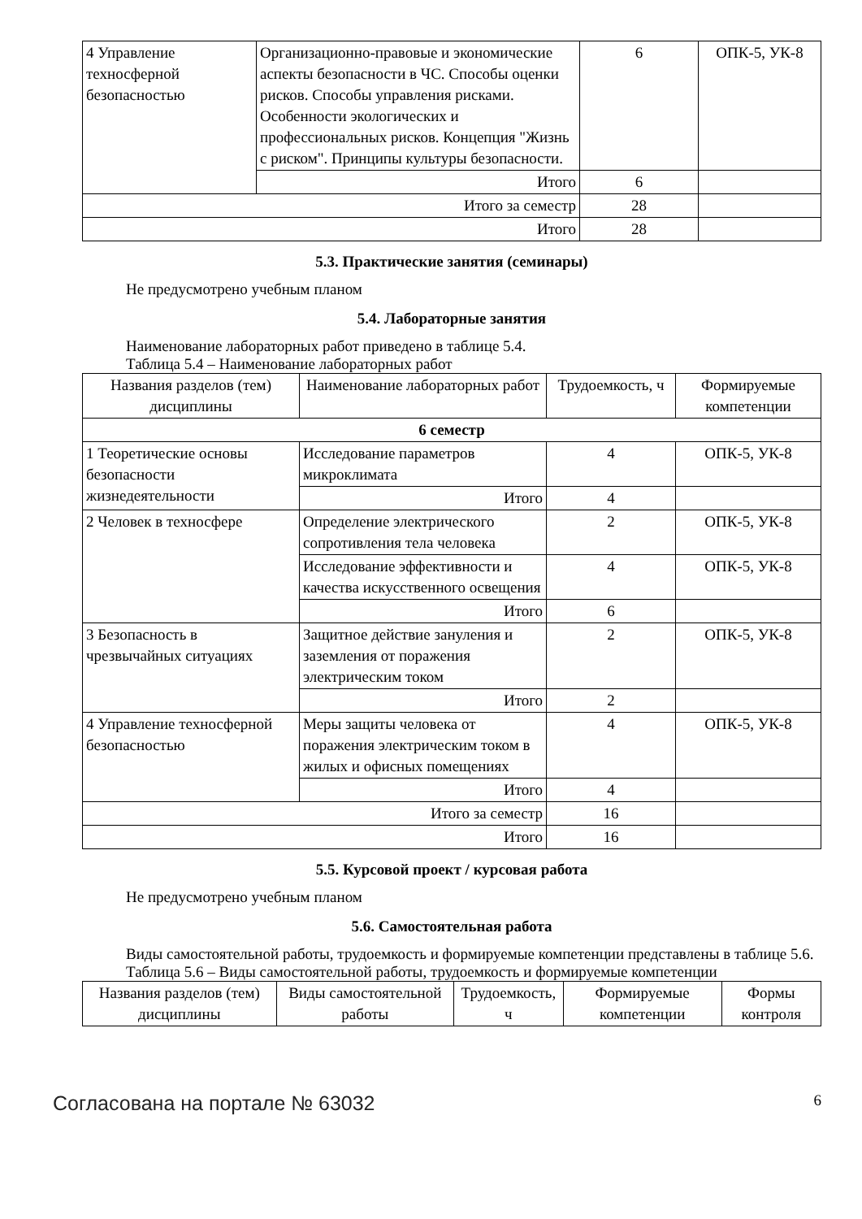| 4 Управление техносферной безопасностью | Организационно-правовые и экономические аспекты безопасности в ЧС. Способы оценки рисков. Способы управления рисками. Особенности экологических и профессиональных рисков. Концепция "Жизнь с риском". Принципы культуры безопасности. | 6 | ОПК-5, УК-8 |
| | Итого | 6 | |
| Итого за семестр | | 28 | |
| Итого | | 28 | |
5.3. Практические занятия (семинары)
Не предусмотрено учебным планом
5.4. Лабораторные занятия
Наименование лабораторных работ приведено в таблице 5.4.
Таблица 5.4 – Наименование лабораторных работ
| Названия разделов (тем) дисциплины | Наименование лабораторных работ | Трудоемкость, ч | Формируемые компетенции |
| --- | --- | --- | --- |
| 6 семестр | | | |
| 1 Теоретические основы безопасности жизнедеятельности | Исследование параметров микроклимата | 4 | ОПК-5, УК-8 |
| | Итого | 4 | |
| 2 Человек в техносфере | Определение электрического сопротивления тела человека | 2 | ОПК-5, УК-8 |
| | Исследование эффективности и качества искусственного освещения | 4 | ОПК-5, УК-8 |
| | Итого | 6 | |
| 3 Безопасность в чрезвычайных ситуациях | Защитное действие зануления и заземления от поражения электрическим током | 2 | ОПК-5, УК-8 |
| | Итого | 2 | |
| 4 Управление техносферной безопасностью | Меры защиты человека от поражения электрическим током в жилых и офисных помещениях | 4 | ОПК-5, УК-8 |
| | Итого | 4 | |
| Итого за семестр | | 16 | |
| Итого | | 16 | |
5.5. Курсовой проект / курсовая работа
Не предусмотрено учебным планом
5.6. Самостоятельная работа
Виды самостоятельной работы, трудоемкость и формируемые компетенции представлены в таблице 5.6.
Таблица 5.6 – Виды самостоятельной работы, трудоемкость и формируемые компетенции
| Названия разделов (тем) дисциплины | Виды самостоятельной работы | Трудоемкость, ч | Формируемые компетенции | Формы контроля |
| --- | --- | --- | --- | --- |
Согласована на портале № 63032 6